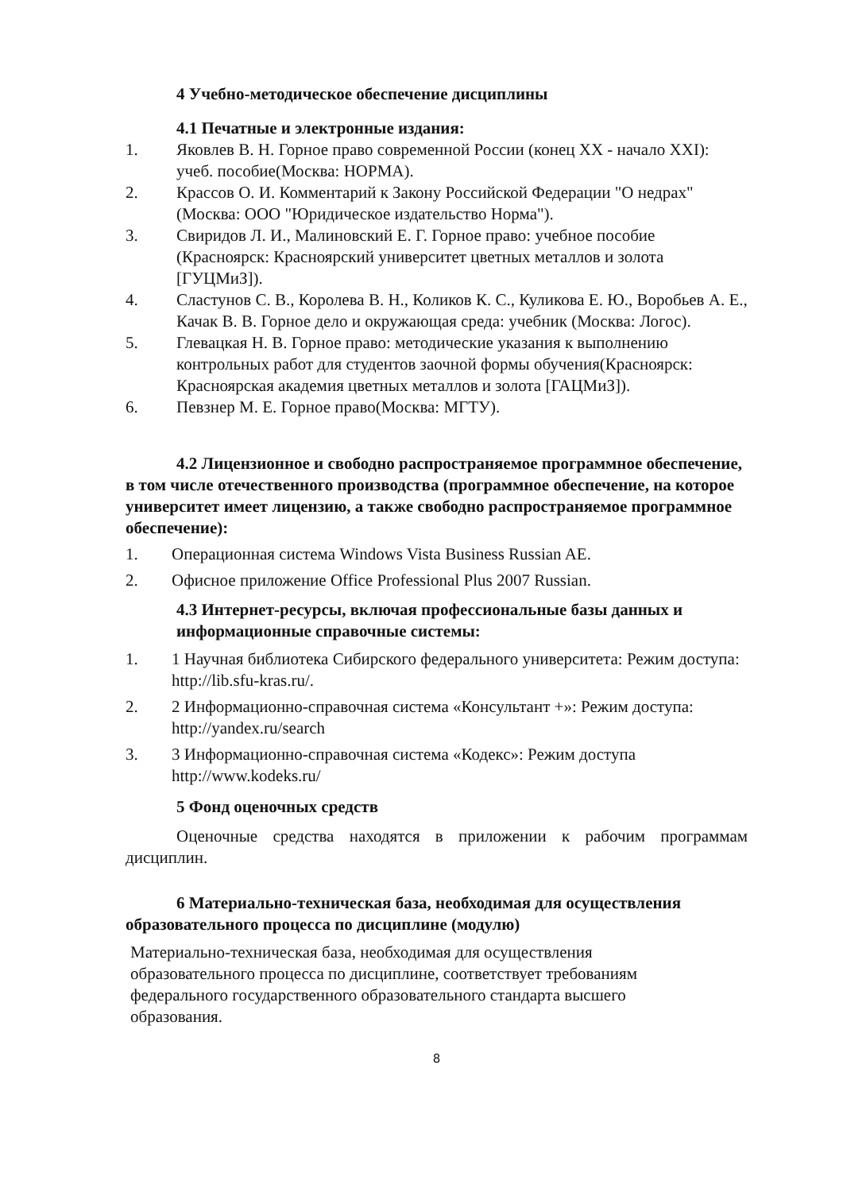4 Учебно-методическое обеспечение дисциплины
4.1 Печатные и электронные издания:
1. Яковлев В. Н. Горное право современной России (конец XX - начало XXI): учеб. пособие(Москва: НОРМА).
2. Крассов О. И. Комментарий к Закону Российской Федерации "О недрах"(Москва: ООО "Юридическое издательство Норма").
3. Свиридов Л. И., Малиновский Е. Г. Горное право: учебное пособие (Красноярск: Красноярский университет цветных металлов и золота [ГУЦМиЗ]).
4. Сластунов С. В., Королева В. Н., Коликов К. С., Куликова Е. Ю., Воробьев А. Е., Качак В. В. Горное дело и окружающая среда: учебник (Москва: Логос).
5. Глевацкая Н. В. Горное право: методические указания к выполнению контрольных работ для студентов заочной формы обучения(Красноярск: Красноярская академия цветных металлов и золота [ГАЦМиЗ]).
6. Певзнер М. Е. Горное право(Москва: МГТУ).
4.2 Лицензионное и свободно распространяемое программное обеспечение, в том числе отечественного производства (программное обеспечение, на которое университет имеет лицензию, а также свободно распространяемое программное обеспечение):
1. Операционная система Windows Vista Business Russian AE.
2. Офисное приложение Office Professional Plus 2007 Russian.
4.3 Интернет-ресурсы, включая профессиональные базы данных и информационные справочные системы:
1. 1 Научная библиотека Сибирского федерального университета: Режим доступа: http://lib.sfu-kras.ru/.
2. 2 Информационно-справочная система «Консультант +»: Режим доступа: http://yandex.ru/search
3. 3 Информационно-справочная система «Кодекс»: Режим доступа http://www.kodeks.ru/
5 Фонд оценочных средств
Оценочные средства находятся в приложении к рабочим программам дисциплин.
6 Материально-техническая база, необходимая для осуществления образовательного процесса по дисциплине (модулю)
Материально-техническая база, необходимая для осуществления образовательного процесса по дисциплине, соответствует требованиям федерального государственного образовательного стандарта высшего образования.
8